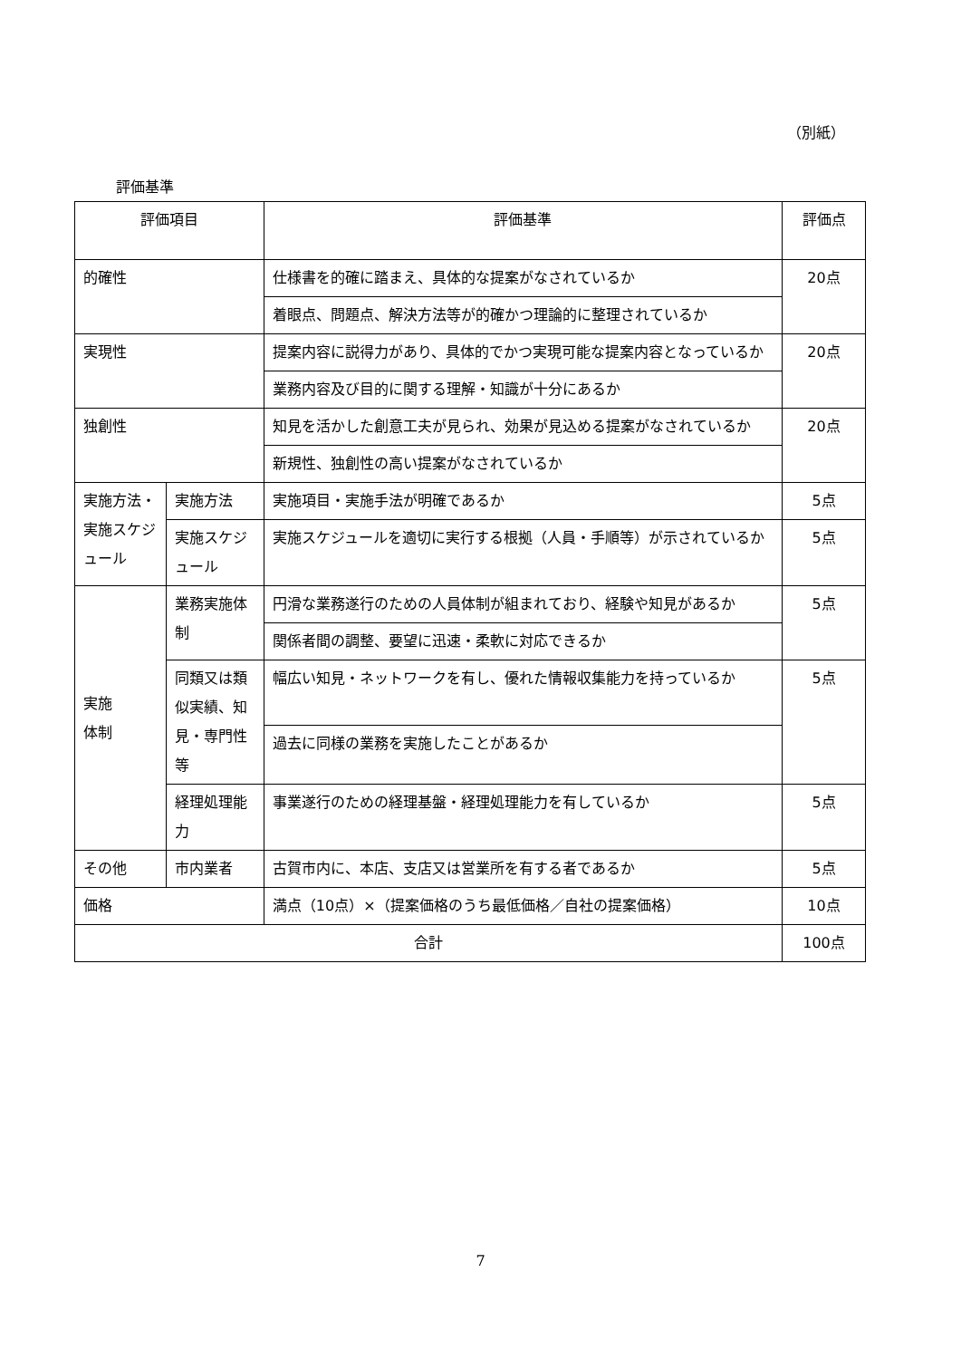（別紙）
評価基準
| 評価項目 | | 評価基準 | 評価点 |
| --- | --- | --- | --- |
| 的確性 | | 仕様書を的確に踏まえ、具体的な提案がなされているか | 20点 |
| | | 着眼点、問題点、解決方法等が的確かつ理論的に整理されているか | |
| 実現性 | | 提案内容に説得力があり、具体的でかつ実現可能な提案内容となっているか | 20点 |
| | | 業務内容及び目的に関する理解・知識が十分にあるか | |
| 独創性 | | 知見を活かした創意工夫が見られ、効果が見込める提案がなされているか | 20点 |
| | | 新規性、独創性の高い提案がなされているか | |
| 実施方法・実施スケジュール | 実施方法 | 実施項目・実施手法が明確であるか | 5点 |
| | 実施スケジュール | 実施スケジュールを適切に実行する根拠（人員・手順等）が示されているか | 5点 |
| 実施 体制 | 業務実施体制 | 円滑な業務遂行のための人員体制が組まれており、経験や知見があるか | 5点 |
| | | 関係者間の調整、要望に迅速・柔軟に対応できるか | |
| | 同類又は類似実績、知見・専門性等 | 幅広い知見・ネットワークを有し、優れた情報収集能力を持っているか | 5点 |
| | | 過去に同様の業務を実施したことがあるか | |
| | 経理処理能力 | 事業遂行のための経理基盤・経理処理能力を有しているか | 5点 |
| その他 | 市内業者 | 古賀市内に、本店、支店又は営業所を有する者であるか | 5点 |
| 価格 | | 満点（10点）×（提案価格のうち最低価格／自社の提案価格） | 10点 |
| 合計 | | | 100点 |
7